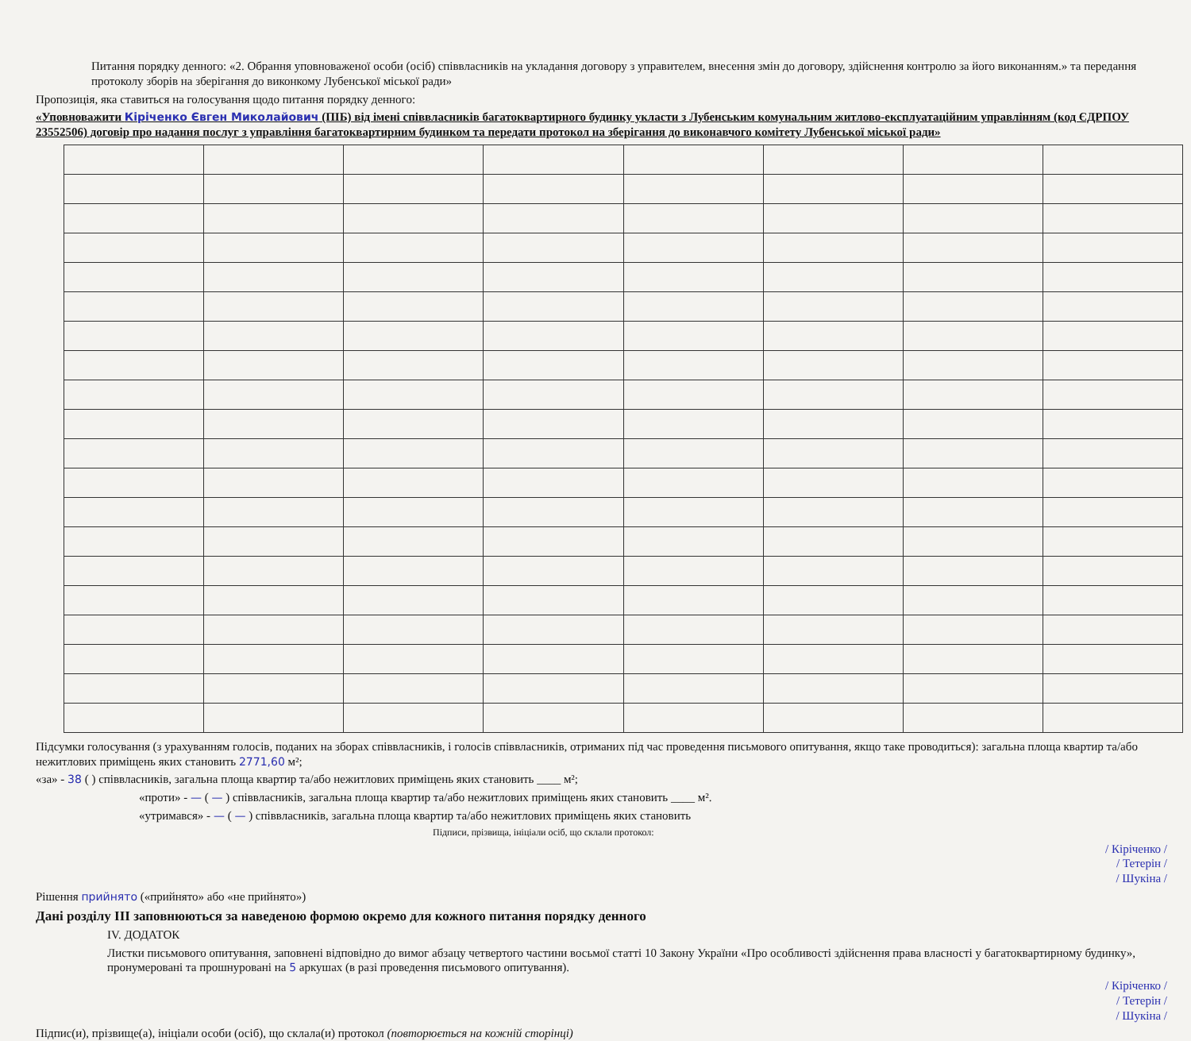Питання порядку денного: «2. Обрання уповноваженої особи (осіб) співвласників на укладання договору з управителем, внесення змін до договору, здійснення контролю за його виконанням.» та передання протоколу зборів на зберігання до виконкому Лубенської міської ради»
Пропозиція, яка ставиться на голосування щодо питання порядку денного:
«Уповноважити Кіріченко Євген Миколайович (ПІБ) від імені співвласників багатоквартирного будинку укласти з Лубенським комунальним житлово-експлуатаційним управлінням (код ЄДРПОУ 23552506) договір про надання послуг з управління багатоквартирним будинком та передати протокол на зберігання до виконавчого комітету Лубенської міської ради»
Підсумки голосування (з урахуванням голосів, поданих на зборах співвласників, і голосів співвласників, отриманих під час проведення письмового опитування, якщо таке проводиться): загальна площа квартир та/або нежитлових приміщень яких становить 2771,60 м²;
«за» - 38 ( ) співвласників, загальна площа квартир та/або нежитлових приміщень яких становить ____ м²;
«проти» - — ( — ) співвласників, загальна площа квартир та/або нежитлових приміщень яких становить ____ м².
«утримався» - — ( — ) співвласників, загальна площа квартир та/або нежитлових приміщень яких становить
Підписи, прізвища, ініціали осіб, що склали протокол:
/ Кіріченко /
/ Тетерін /
/ Шукіна /
Рішення прийнято («прийнято» або «не прийнято»)
Дані розділу ІІІ заповнюються за наведеною формою окремо для кожного питання порядку денного
IV. ДОДАТОК
Листки письмового опитування, заповнені відповідно до вимог абзацу четвертого частини восьмої статті 10 Закону України «Про особливості здійснення права власності у багатоквартирному будинку», пронумеровані та прошнуровані на 5 аркушах (в разі проведення письмового опитування).
/ Кіріченко /
/ Тетерін /
/ Шукіна /
Підпис(и), прізвище(а), ініціали особи (осіб), що склала(и) протокол (повторюється на кожній сторінці)